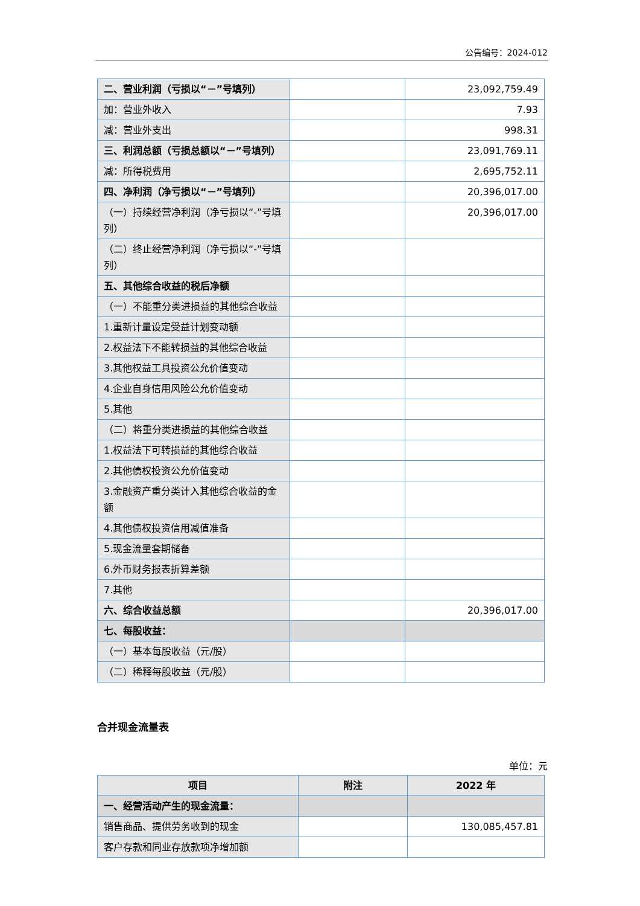公告编号：2024-012
| 二、营业利润（亏损以“－”号填列） | | 23,092,759.49 |
| 加：营业外收入 | | 7.93 |
| 减：营业外支出 | | 998.31 |
| 三、利润总额（亏损总额以“－”号填列） | | 23,091,769.11 |
| 减：所得税费用 | | 2,695,752.11 |
| 四、净利润（净亏损以“－”号填列） | | 20,396,017.00 |
| （一）持续经营净利润（净亏损以“-”号填列） | | 20,396,017.00 |
| （二）终止经营净利润（净亏损以“-”号填列） | | |
| 五、其他综合收益的税后净额 | | |
| （一）不能重分类进损益的其他综合收益 | | |
| 1.重新计量设定受益计划变动额 | | |
| 2.权益法下不能转损益的其他综合收益 | | |
| 3.其他权益工具投资公允价值变动 | | |
| 4.企业自身信用风险公允价值变动 | | |
| 5.其他 | | |
| （二）将重分类进损益的其他综合收益 | | |
| 1.权益法下可转损益的其他综合收益 | | |
| 2.其他债权投资公允价值变动 | | |
| 3.金融资产重分类计入其他综合收益的金额 | | |
| 4.其他债权投资信用减值准备 | | |
| 5.现金流量套期储备 | | |
| 6.外币财务报表折算差额 | | |
| 7.其他 | | |
| 六、综合收益总额 | | 20,396,017.00 |
| 七、每股收益： | | |
| （一）基本每股收益（元/股） | | |
| （二）稀释每股收益（元/股） | | |
合并现金流量表
单位：元
| 项目 | 附注 | 2022 年 |
| --- | --- | --- |
| 一、经营活动产生的现金流量： | | |
| 销售商品、提供劳务收到的现金 | | 130,085,457.81 |
| 客户存款和同业存放款项净增加额 | | |